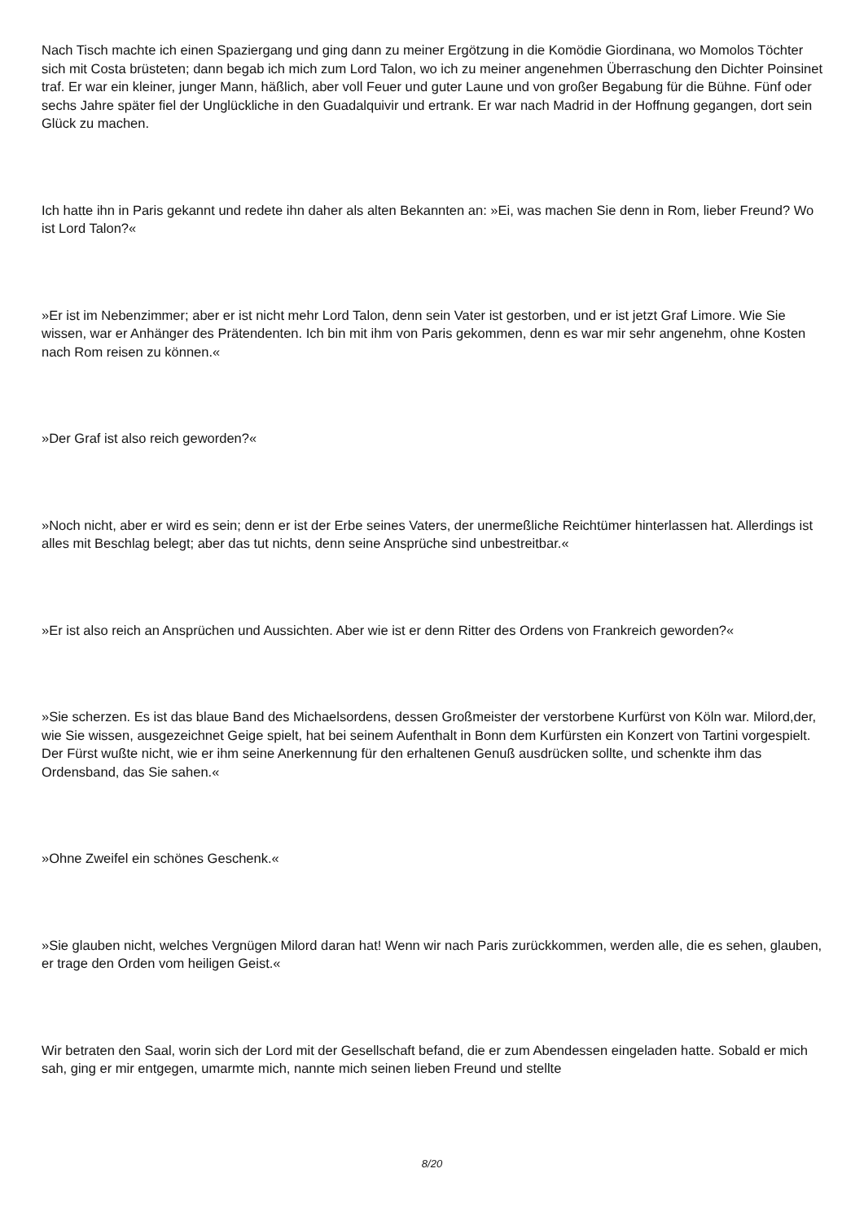Nach Tisch machte ich einen Spaziergang und ging dann zu meiner Ergötzung in die Komödie Giordinana, wo Momolos Töchter sich mit Costa brüsteten; dann begab ich mich zum Lord Talon, wo ich zu meiner angenehmen Überraschung den Dichter Poinsinet traf. Er war ein kleiner, junger Mann, häßlich, aber voll Feuer und guter Laune und von großer Begabung für die Bühne. Fünf oder sechs Jahre später fiel der Unglückliche in den Guadalquivir und ertrank. Er war nach Madrid in der Hoffnung gegangen, dort sein Glück zu machen.
Ich hatte ihn in Paris gekannt und redete ihn daher als alten Bekannten an: »Ei, was machen Sie denn in Rom, lieber Freund? Wo ist Lord Talon?«
»Er ist im Nebenzimmer; aber er ist nicht mehr Lord Talon, denn sein Vater ist gestorben, und er ist jetzt Graf Limore. Wie Sie wissen, war er Anhänger des Prätendenten. Ich bin mit ihm von Paris gekommen, denn es war mir sehr angenehm, ohne Kosten nach Rom reisen zu können.«
»Der Graf ist also reich geworden?«
»Noch nicht, aber er wird es sein; denn er ist der Erbe seines Vaters, der unermeßliche Reichtümer hinterlassen hat. Allerdings ist alles mit Beschlag belegt; aber das tut nichts, denn seine Ansprüche sind unbestreitbar.«
»Er ist also reich an Ansprüchen und Aussichten. Aber wie ist er denn Ritter des Ordens von Frankreich geworden?«
»Sie scherzen. Es ist das blaue Band des Michaelsordens, dessen Großmeister der verstorbene Kurfürst von Köln war. Milord,der, wie Sie wissen, ausgezeichnet Geige spielt, hat bei seinem Aufenthalt in Bonn dem Kurfürsten ein Konzert von Tartini vorgespielt. Der Fürst wußte nicht, wie er ihm seine Anerkennung für den erhaltenen Genuß ausdrücken sollte, und schenkte ihm das Ordensband, das Sie sahen.«
»Ohne Zweifel ein schönes Geschenk.«
»Sie glauben nicht, welches Vergnügen Milord daran hat! Wenn wir nach Paris zurückkommen, werden alle, die es sehen, glauben, er trage den Orden vom heiligen Geist.«
Wir betraten den Saal, worin sich der Lord mit der Gesellschaft befand, die er zum Abendessen eingeladen hatte. Sobald er mich sah, ging er mir entgegen, umarmte mich, nannte mich seinen lieben Freund und stellte
8/20